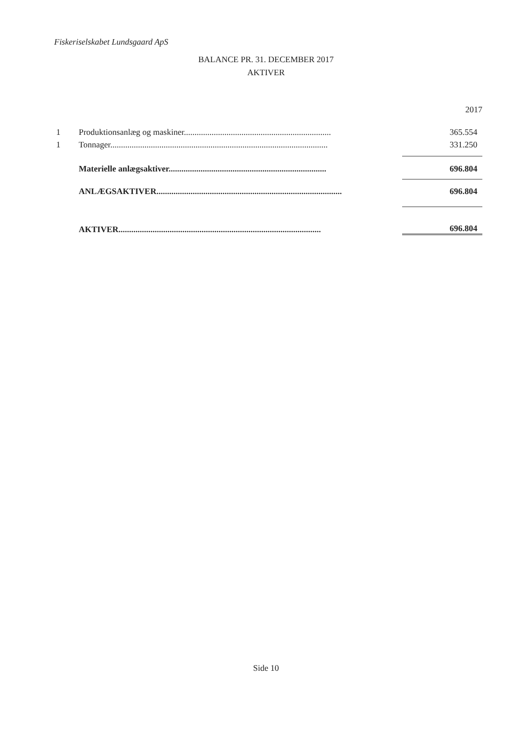Fiskeriselskabet Lundsgaard ApS
BALANCE PR. 31. DECEMBER 2017
AKTIVER
| | | 2017 |
| 1 | Produktionsanlæg og maskiner..................................................................... | 365.554 |
| 1 | Tonnager...................................................................................................... | 331.250 |
| | Materielle anlægsaktiver.......................................................................... | 696.804 |
| | ANLÆGSAKTIVER....................................................................................... | 696.804 |
| | AKTIVER............................................................................................... | 696.804 |
Side 10